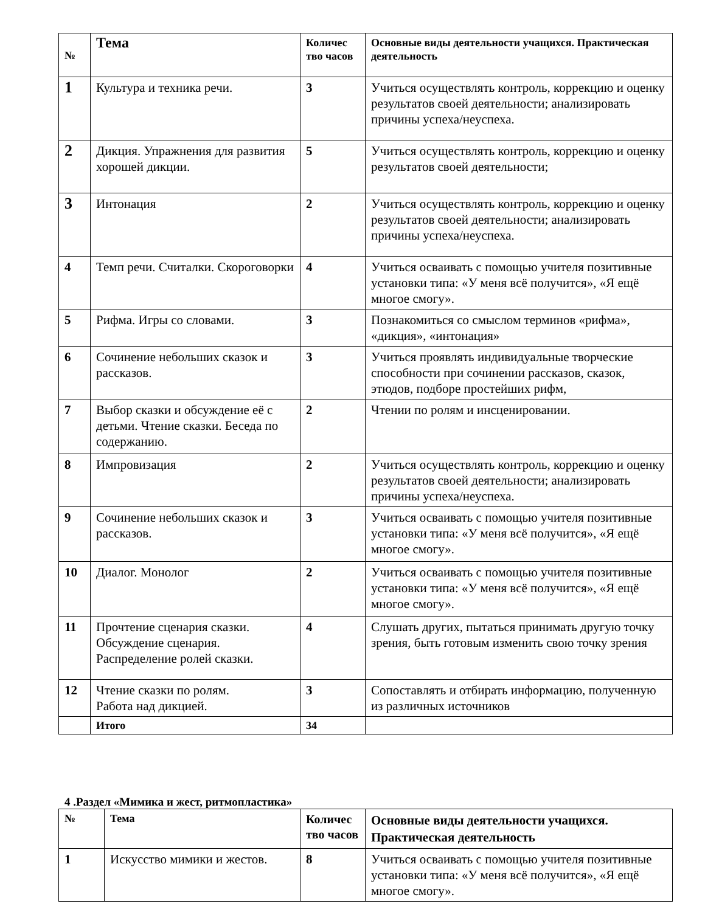| № | Тема | Количес тво часов | Основные виды деятельности учащихся. Практическая деятельность |
| --- | --- | --- | --- |
| 1 | Культура и техника речи. | 3 | Учиться осуществлять контроль, коррекцию и оценку результатов своей деятельности; анализировать причины успеха/неуспеха. |
| 2 | Дикция. Упражнения для развития хорошей дикции. | 5 | Учиться осуществлять контроль, коррекцию и оценку результатов своей деятельности; |
| 3 | Интонация | 2 | Учиться осуществлять контроль, коррекцию и оценку результатов своей деятельности; анализировать причины успеха/неуспеха. |
| 4 | Темп речи. Считалки. Скороговорки | 4 | Учиться осваивать с помощью учителя позитивные установки типа: «У меня всё получится», «Я ещё многое смогу». |
| 5 | Рифма. Игры со словами. | 3 | Познакомиться со смыслом терминов «рифма», «дикция», «интонация» |
| 6 | Сочинение небольших сказок и рассказов. | 3 | Учиться проявлять индивидуальные творческие способности при сочинении рассказов, сказок, этюдов, подборе простейших рифм, |
| 7 | Выбор сказки и обсуждение её с детьми. Чтение сказки. Беседа по содержанию. | 2 | Чтении по ролям и инсценировании. |
| 8 | Импровизация | 2 | Учиться осуществлять контроль, коррекцию и оценку результатов своей деятельности; анализировать причины успеха/неуспеха. |
| 9 | Сочинение небольших сказок и рассказов. | 3 | Учиться осваивать с помощью учителя позитивные установки типа: «У меня всё получится», «Я ещё многое смогу». |
| 10 | Диалог. Монолог | 2 | Учиться осваивать с помощью учителя позитивные установки типа: «У меня всё получится», «Я ещё многое смогу». |
| 11 | Прочтение сценария сказки. Обсуждение сценария. Распределение ролей сказки. | 4 | Слушать других, пытаться принимать другую точку зрения, быть готовым изменить свою точку зрения |
| 12 | Чтение сказки по ролям. Работа над дикцией. | 3 | Сопоставлять и отбирать информацию, полученную из различных источников |
| | Итого | 34 | |
4 .Раздел «Мимика и жест, ритмопластика»
| № | Тема | Количес тво часов | Основные виды деятельности учащихся. Практическая деятельность |
| --- | --- | --- | --- |
| 1 | Искусство мимики и жестов. | 8 | Учиться осваивать с помощью учителя позитивные установки типа: «У меня всё получится», «Я ещё многое смогу». |